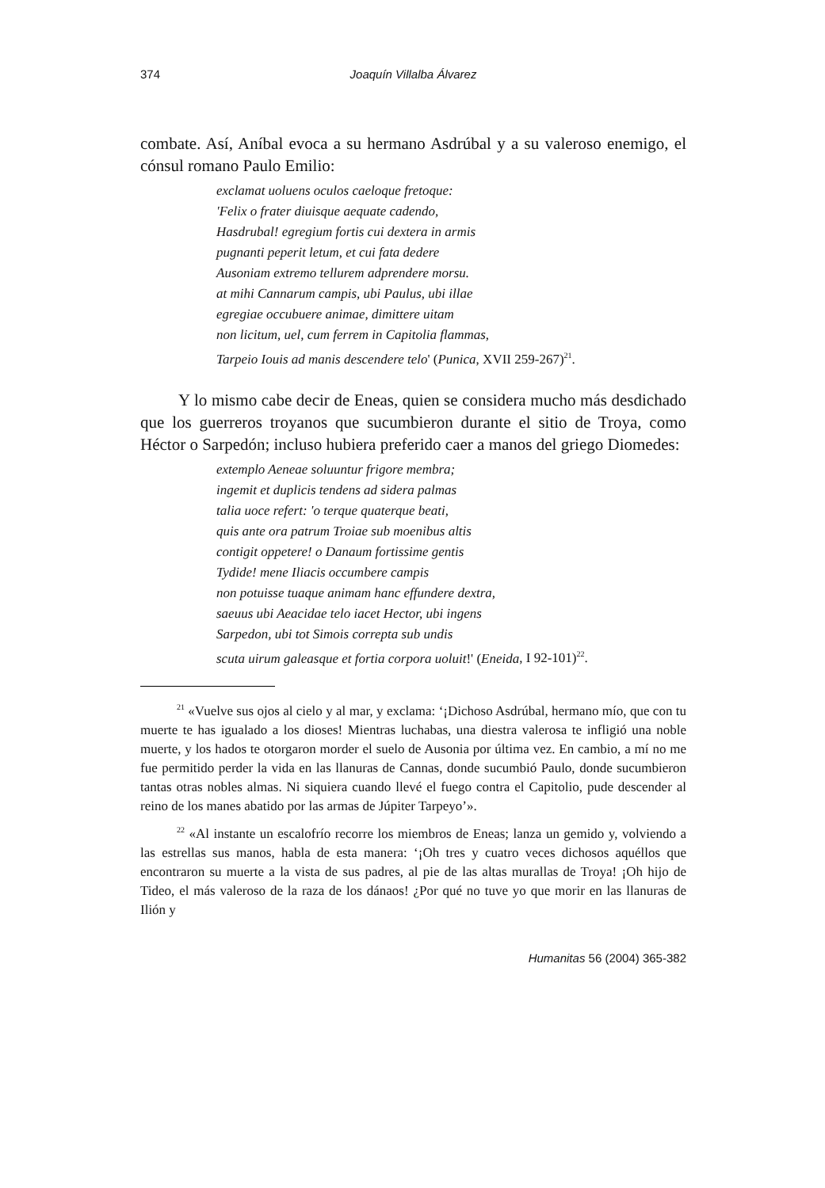374 Joaquín Villalba Álvarez
combate. Así, Aníbal evoca a su hermano Asdrúbal y a su valeroso enemigo, el cónsul romano Paulo Emilio:
exclamat uoluens oculos caeloque fretoque:
'Felix o frater diuisque aequate cadendo,
Hasdrubal! egregium fortis cui dextera in armis
pugnanti peperit letum, et cui fata dedere
Ausoniam extremo tellurem adprendere morsu.
at mihi Cannarum campis, ubi Paulus, ubi illae
egregiae occubuere animae, dimittere uitam
non licitum, uel, cum ferrem in Capitolia flammas,
Tarpeio Iouis ad manis descendere telo' (Punica, XVII 259-267)<sup>21</sup>.
Y lo mismo cabe decir de Eneas, quien se considera mucho más desdichado que los guerreros troyanos que sucumbieron durante el sitio de Troya, como Héctor o Sarpedón; incluso hubiera preferido caer a manos del griego Diomedes:
extemplo Aeneae soluuntur frigore membra;
ingemit et duplicis tendens ad sidera palmas
talia uoce refert: 'o terque quaterque beati,
quis ante ora patrum Troiae sub moenibus altis
contigit oppetere! o Danaum fortissime gentis
Tydide! mene Iliacis occumbere campis
non potuisse tuaque animam hanc effundere dextra,
saeuus ubi Aeacidae telo iacet Hector, ubi ingens
Sarpedon, ubi tot Simois correpta sub undis
scuta uirum galeasque et fortia corpora uoluit!' (Eneida, I 92-101)<sup>22</sup>.
<sup>21</sup> «Vuelve sus ojos al cielo y al mar, y exclama: ‘¡Dichoso Asdrúbal, hermano mío, que con tu muerte te has igualado a los dioses! Mientras luchabas, una diestra valerosa te infligió una noble muerte, y los hados te otorgaron morder el suelo de Ausonia por última vez. En cambio, a mí no me fue permitido perder la vida en las llanuras de Cannas, donde sucumbió Paulo, donde sucumbieron tantas otras nobles almas. Ni siquiera cuando llevé el fuego contra el Capitolio, pude descender al reino de los manes abatido por las armas de Júpiter Tarpeyo’».
<sup>22</sup> «Al instante un escalofrío recorre los miembros de Eneas; lanza un gemido y, volviendo a las estrellas sus manos, habla de esta manera: ‘¡Oh tres y cuatro veces dichosos aquéllos que encontraron su muerte a la vista de sus padres, al pie de las altas murallas de Troya! ¡Oh hijo de Tideo, el más valeroso de la raza de los dánaos! ¿Por qué no tuve yo que morir en las llanuras de Ilión y
Humanitas 56 (2004) 365-382